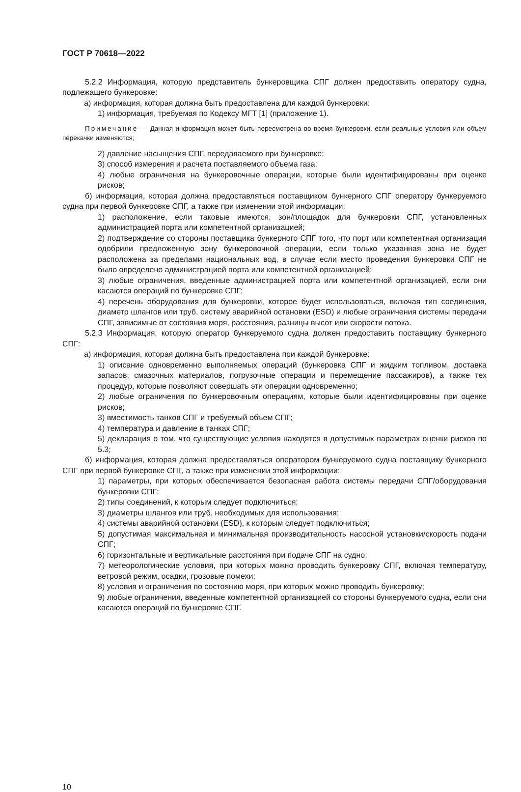ГОСТ Р 70618—2022
5.2.2 Информация, которую представитель бункеровщика СПГ должен предоставить оператору судна, подлежащего бункеровке:
а) информация, которая должна быть предоставлена для каждой бункеровки:
1) информация, требуемая по Кодексу МГТ [1] (приложение 1).
Примечание — Данная информация может быть пересмотрена во время бункеровки, если реальные условия или объем перекачки изменяются;
2) давление насыщения СПГ, передаваемого при бункеровке;
3) способ измерения и расчета поставляемого объема газа;
4) любые ограничения на бункеровочные операции, которые были идентифицированы при оценке рисков;
б) информация, которая должна предоставляться поставщиком бункерного СПГ оператору бункеруемого судна при первой бункеровке СПГ, а также при изменении этой информации:
1) расположение, если таковые имеются, зон/площадок для бункеровки СПГ, установленных администрацией порта или компетентной организацией;
2) подтверждение со стороны поставщика бункерного СПГ того, что порт или компетентная организация одобрили предложенную зону бункеровочной операции, если только указанная зона не будет расположена за пределами национальных вод, в случае если место проведения бункеровки СПГ не было определено администрацией порта или компетентной организацией;
3) любые ограничения, введенные администрацией порта или компетентной организацией, если они касаются операций по бункеровке СПГ;
4) перечень оборудования для бункеровки, которое будет использоваться, включая тип соединения, диаметр шлангов или труб, систему аварийной остановки (ESD) и любые ограничения системы передачи СПГ, зависимые от состояния моря, расстояния, разницы высот или скорости потока.
5.2.3 Информация, которую оператор бункеруемого судна должен предоставить поставщику бункерного СПГ:
а) информация, которая должна быть предоставлена при каждой бункеровке:
1) описание одновременно выполняемых операций (бункеровка СПГ и жидким топливом, доставка запасов, смазочных материалов, погрузочные операции и перемещение пассажиров), а также тех процедур, которые позволяют совершать эти операции одновременно;
2) любые ограничения по бункеровочным операциям, которые были идентифицированы при оценке рисков;
3) вместимость танков СПГ и требуемый объем СПГ;
4) температура и давление в танках СПГ;
5) декларация о том, что существующие условия находятся в допустимых параметрах оценки рисков по 5.3;
б) информация, которая должна предоставляться оператором бункеруемого судна поставщику бункерного СПГ при первой бункеровке СПГ, а также при изменении этой информации:
1) параметры, при которых обеспечивается безопасная работа системы передачи СПГ/оборудования бункеровки СПГ;
2) типы соединений, к которым следует подключиться;
3) диаметры шлангов или труб, необходимых для использования;
4) системы аварийной остановки (ESD), к которым следует подключиться;
5) допустимая максимальная и минимальная производительность насосной установки/скорость подачи СПГ;
6) горизонтальные и вертикальные расстояния при подаче СПГ на судно;
7) метеорологические условия, при которых можно проводить бункеровку СПГ, включая температуру, ветровой режим, осадки, грозовые помехи;
8) условия и ограничения по состоянию моря, при которых можно проводить бункеровку;
9) любые ограничения, введенные компетентной организацией со стороны бункеруемого судна, если они касаются операций по бункеровке СПГ.
10